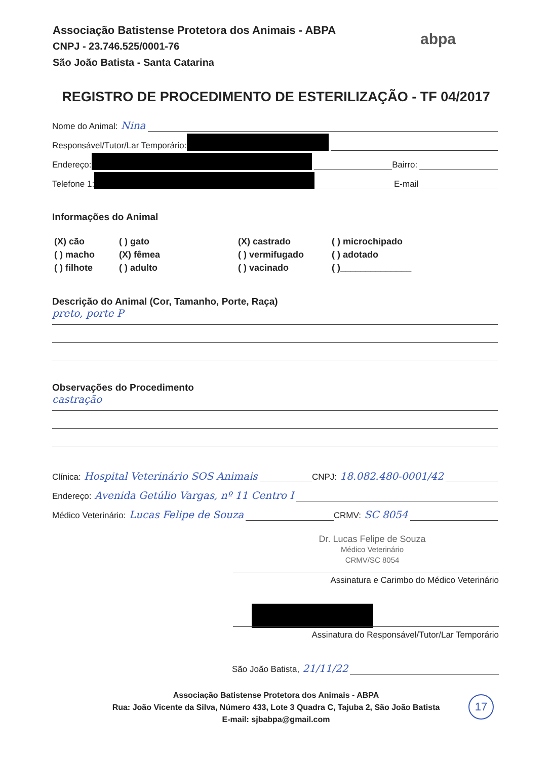Associação Batistense Protetora dos Animais - ABPA
CNPJ - 23.746.525/0001-76
São João Batista - Santa Catarina
abpa
REGISTRO DE PROCEDIMENTO DE ESTERILIZAÇÃO - TF 04/2017
Nome do Animal: Nina
Responsável/Tutor/Lar Temporário:
Endereço: Bairro:
Telefone 1: E-mail
Informações do Animal
(X) cão ( ) gato (X) castrado ( ) microchipado ( ) macho (X) fêmea ( ) vermifugado ( ) adotado ( ) filhote ( ) adulto ( ) vacinado ( )______________
Descrição do Animal (Cor, Tamanho, Porte, Raça)
preto, porte P
Observações do Procedimento
castração
Clínica: Hospital Veterinário SOS Animais CNPJ: 18.082.480-0001/42
Endereço: Avenida Getúlio Vargas, nº 11 Centro I
Médico Veterinário: Lucas Felipe de Souza CRMV: SC 8054
Dr. Lucas Felipe de Souza
Médico Veterinário
CRMV/SC 8054
Assinatura e Carimbo do Médico Veterinário
Assinatura do Responsável/Tutor/Lar Temporário
São João Batista, 21/11/22
Associação Batistense Protetora dos Animais - ABPA
Rua: João Vicente da Silva, Número 433, Lote 3 Quadra C, Tajuba 2, São João Batista
E-mail: sjbabpa@gmail.com
17